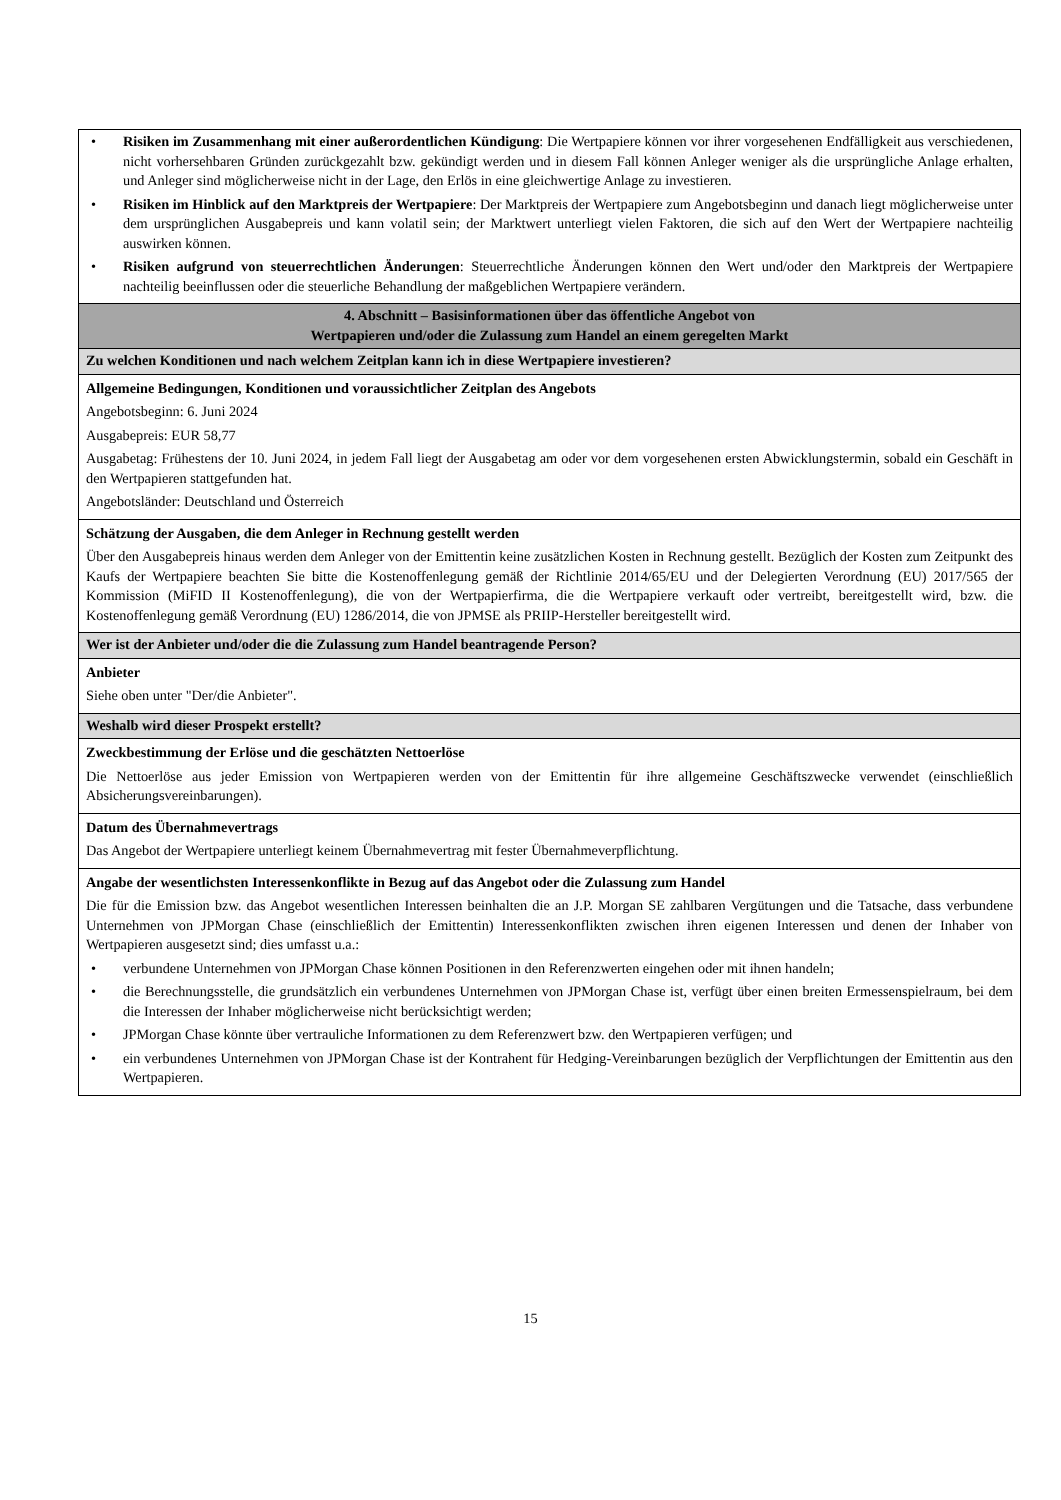| • Risiken im Zusammenhang mit einer außerordentlichen Kündigung : Die Wertpapiere können vor ihrer vorgesehenen Endfälligkeit aus verschiedenen, nicht vorhersehbaren Gründen zurückgezahlt bzw. gekündigt werden und in diesem Fall können Anleger weniger als die ursprüngliche Anlage erhalten, und Anleger sind möglicherweise nicht in der Lage, den Erlös in eine gleichwertige Anlage zu investieren. • Risiken im Hinblick auf den Marktpreis der Wertpapiere : Der Marktpreis der Wertpapiere zum Angebotsbeginn und danach liegt möglicherweise unter dem ursprünglichen Ausgabepreis und kann volatil sein; der Marktwert unterliegt vielen Faktoren, die sich auf den Wert der Wertpapiere nachteilig auswirken können. • Risiken aufgrund von steuerrechtlichen Änderungen : Steuerrechtliche Änderungen können den Wert und/oder den Marktpreis der Wertpapiere nachteilig beeinflussen oder die steuerliche Behandlung der maßgeblichen Wertpapiere verändern. |
| 4. Abschnitt – Basisinformationen über das öffentliche Angebot von Wertpapieren und/oder die Zulassung zum Handel an einem geregelten Markt |
| Zu welchen Konditionen und nach welchem Zeitplan kann ich in diese Wertpapiere investieren? |
| Allgemeine Bedingungen, Konditionen und voraussichtlicher Zeitplan des Angebots Angebotsbeginn: 6. Juni 2024 Ausgabepreis: EUR 58,77 Ausgabetag: Frühestens der 10. Juni 2024, in jedem Fall liegt der Ausgabetag am oder vor dem vorgesehenen ersten Abwicklungstermin, sobald ein Geschäft in den Wertpapieren stattgefunden hat. Angebotsländer: Deutschland und Österreich |
| Schätzung der Ausgaben, die dem Anleger in Rechnung gestellt werden Über den Ausgabepreis hinaus werden dem Anleger von der Emittentin keine zusätzlichen Kosten in Rechnung gestellt. Bezüglich der Kosten zum Zeitpunkt des Kaufs der Wertpapiere beachten Sie bitte die Kostenoffenlegung gemäß der Richtlinie 2014/65/EU und der Delegierten Verordnung (EU) 2017/565 der Kommission (MiFID II Kostenoffenlegung), die von der Wertpapierfirma, die die Wertpapiere verkauft oder vertreibt, bereitgestellt wird, bzw. die Kostenoffenlegung gemäß Verordnung (EU) 1286/2014, die von JPMSE als PRIIP-Hersteller bereitgestellt wird. |
| Wer ist der Anbieter und/oder die die Zulassung zum Handel beantragende Person? |
| Anbieter Siehe oben unter "Der/die Anbieter". |
| Weshalb wird dieser Prospekt erstellt? |
| Zweckbestimmung der Erlöse und die geschätzten Nettoerlöse Die Nettoerlöse aus jeder Emission von Wertpapieren werden von der Emittentin für ihre allgemeine Geschäftszwecke verwendet (einschließlich Absicherungsvereinbarungen). |
| Datum des Übernahmevertrags Das Angebot der Wertpapiere unterliegt keinem Übernahmevertrag mit fester Übernahmeverpflichtung. |
| Angabe der wesentlichsten Interessenkonflikte in Bezug auf das Angebot oder die Zulassung zum Handel Die für die Emission bzw. das Angebot wesentlichen Interessen beinhalten die an J.P. Morgan SE zahlbaren Vergütungen und die Tatsache, dass verbundene Unternehmen von JPMorgan Chase (einschließlich der Emittentin) Interessenkonflikten zwischen ihren eigenen Interessen und denen der Inhaber von Wertpapieren ausgesetzt sind; dies umfasst u.a.: • verbundene Unternehmen von JPMorgan Chase können Positionen in den Referenzwerten eingehen oder mit ihnen handeln; • die Berechnungsstelle, die grundsätzlich ein verbundenes Unternehmen von JPMorgan Chase ist, verfügt über einen breiten Ermessenspielraum, bei dem die Interessen der Inhaber möglicherweise nicht berücksichtigt werden; • JPMorgan Chase könnte über vertrauliche Informationen zu dem Referenzwert bzw. den Wertpapieren verfügen; und • ein verbundenes Unternehmen von JPMorgan Chase ist der Kontrahent für Hedging-Vereinbarungen bezüglich der Verpflichtungen der Emittentin aus den Wertpapieren. |
15